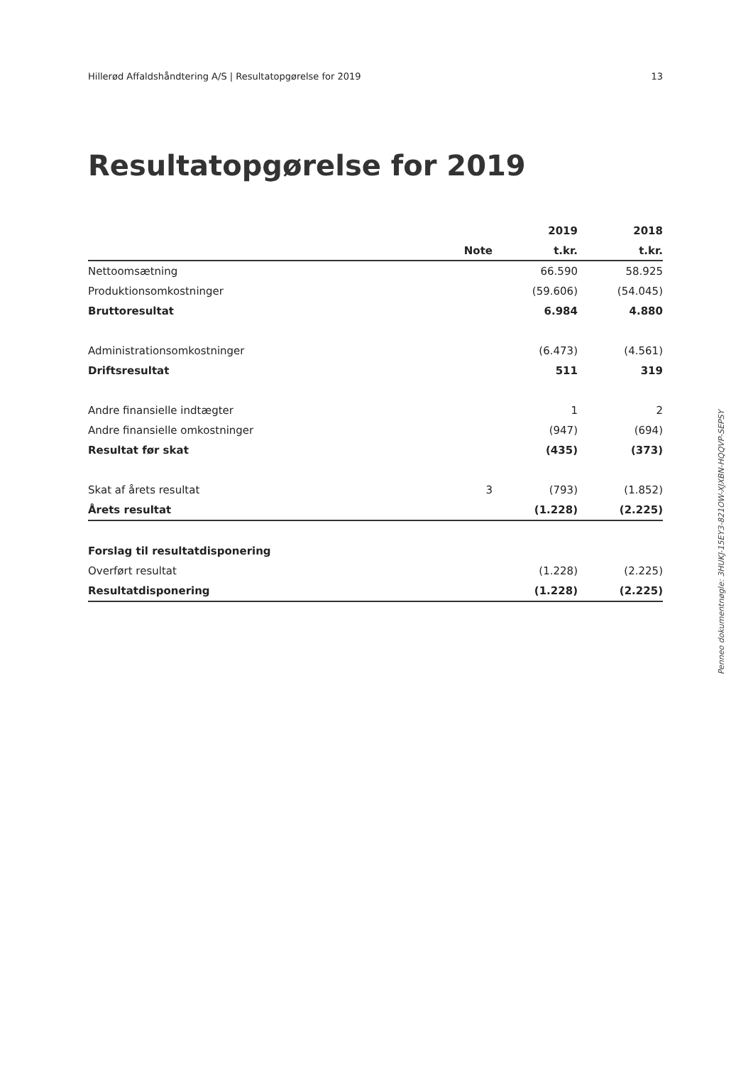Hillerød Affaldshåndtering A/S | Resultatopgørelse for 2019 13
Resultatopgørelse for 2019
| | | 2019 | 2018 |
| --- | --- | --- | --- |
| | Note | t.kr. | t.kr. |
| Nettoomsætning | | 66.590 | 58.925 |
| Produktionsomkostninger | | (59.606) | (54.045) |
| Bruttoresultat | | 6.984 | 4.880 |
| Administrationsomkostninger | | (6.473) | (4.561) |
| Driftsresultat | | 511 | 319 |
| Andre finansielle indtægter | | 1 | 2 |
| Andre finansielle omkostninger | | (947) | (694) |
| Resultat før skat | | (435) | (373) |
| Skat af årets resultat | 3 | (793) | (1.852) |
| Årets resultat | | (1.228) | (2.225) |
| Forslag til resultatdisponering | | | |
| Overført resultat | | (1.228) | (2.225) |
| Resultatdisponering | | (1.228) | (2.225) |
Penneo dokumentnøgle: 3HUKJ-15EY3-821OW-XJXBN-HQQVP-SEPSY